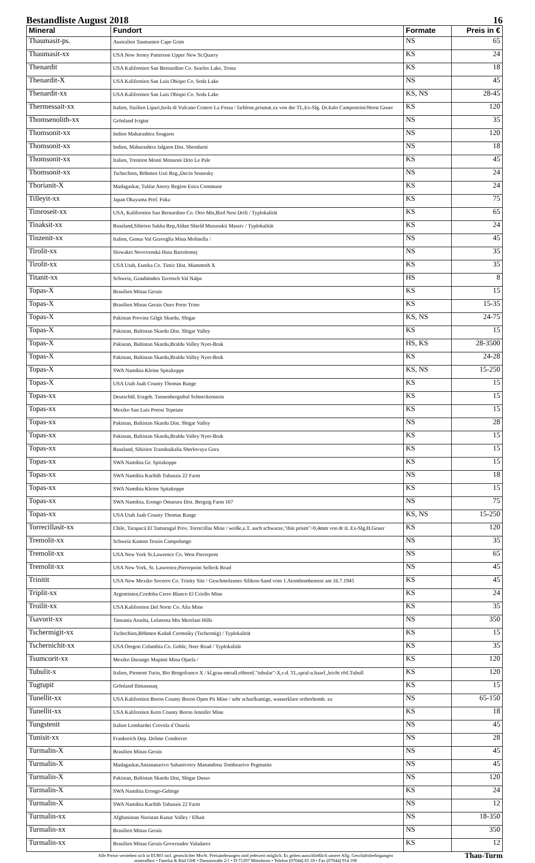Bestandliste August 2018 16
| Mineral | Fundort | Formate | Preis in € |
| --- | --- | --- | --- |
| Thaumasit-ps. | Australien Tasmanien Cape Grim | NS | 65 |
| Thaumasit-xx | USA New Jersey Patterson Upper New St.Quarry | KS | 24 |
| Thenardit | USA Kalifornien San Bernardino Co. Searles Lake, Trona | KS | 18 |
| Thenardit-X | USA Kalifornien San Luis Obispo Co. Soda Lake | NS | 45 |
| Thenardit-xx | USA Kalifornien San Luis Obispo Co. Soda Lake | KS, NS | 28-45 |
| Thermessait-xx | Italien, Sizilien Lipari,Isola di Vulcano Cratere La Fossa / farblose,prismat.xx von der TL,Ex-Slg. Dr.Italo Campostrini/Horst Geuer | KS | 120 |
| Thomsenolith-xx | Grönland Ivigtut | NS | 35 |
| Thomsonit-xx | Indien Maharashtra Soagaon | NS | 120 |
| Thomsonit-xx | Indien, Maharashtra Jalgaon Dist. Shendurni | NS | 18 |
| Thomsonit-xx | Italien, Trention Monti Monzoni Drio Le Pale | KS | 45 |
| Thomsonit-xx | Tschechien, Böhmen Usti Reg.,Decin Soutesky | NS | 24 |
| Thorianit-X | Madagaskar, Tuléar Anosy Region Esira Commune | KS | 24 |
| Tilleyit-xx | Japan Okayama Pref. Fuka | KS | 75 |
| Timroseit-xx | USA, Kalifornien San Bernardino Co. Otto Mts,Bird Nest Drift / Typlokalität | KS | 65 |
| Tinaksit-xx | Russland,Sibirien Sakha Rep,Aldan Shield Murunskii Massiv / Typlokalität | KS | 24 |
| Tinzenit-xx | Italien, Genua Val Graveglia Mina Molinella / | NS | 45 |
| Tirolit-xx | Slowakei Novovenská Huta Bartolomej | NS | 35 |
| Tirolit-xx | USA Utah, Eureka Co. Tintic Dist. Mammoth X | KS | 35 |
| Titanit-xx | Schweiz, Graubünden Tavetsch Val Nalps | HS | 8 |
| Topas-X | Brasilien Minas Gerais | KS | 15 |
| Topas-X | Brasilien Minas Gerais Ouro Preto Trino | KS | 15-35 |
| Topas-X | Pakistan Provinz Gilgit Skardu, Shigar | KS, NS | 24-75 |
| Topas-X | Pakistan, Baltistan Skardu Dist. Shigar Valley | KS | 15 |
| Topas-X | Pakistan, Baltistan Skardu,Braldu Valley Nyet-Bruk | HS, KS | 28-3500 |
| Topas-X | Pakistan, Baltistan Skardu,Braldu Valley Nyet-Bruk | KS | 24-28 |
| Topas-X | SWA Namibia Kleine Spitzkoppe | KS, NS | 15-250 |
| Topas-X | USA Utah Juab County Thomas Range | KS | 15 |
| Topas-xx | Deutschld. Erzgeb. Tannenbergsthal Schneckenstein | KS | 15 |
| Topas-xx | Mexiko San Luis Potosi Tepetate | KS | 15 |
| Topas-xx | Pakistan, Baltistan Skardu Dist. Shigar Valley | NS | 28 |
| Topas-xx | Pakistan, Baltistan Skardu,Braldu Valley Nyet-Bruk | KS | 15 |
| Topas-xx | Russland, Sibirien Transbaikalia Sherlovaya Gora | KS | 15 |
| Topas-xx | SWA Namibia Gr. Spitzkoppe | KS | 15 |
| Topas-xx | SWA Namibia Karibib Tubussis 22 Farm | NS | 18 |
| Topas-xx | SWA Namibia Kleine Spitzkoppe | KS | 15 |
| Topas-xx | SWA Namibia, Erongo Omaruru Dist. Bergsig Farm 167 | NS | 75 |
| Topas-xx | USA Utah Juab County Thomas Range | KS, NS | 15-250 |
| Torrecillasit-xx | Chile, Tarapacá El Tamarugal Prov. Torrecillas Mine / weiße,z.T. auch schwarze,"thin prism">0,4mm von dr tL Ex-Slg.H.Geuer | KS | 120 |
| Tremolit-xx | Schweiz Kanton Tessin Campolungo | NS | 35 |
| Tremolit-xx | USA New York St.Lawrence Co. West Pierrepont | NS | 65 |
| Tremolit-xx | USA New York, St. Lawrence,Pierrepoint Selleck Road | NS | 45 |
| Trinitit | USA New Mexiko Socorro Co. Trinity Site / Geschmolzenes Silikon-Sand vom 1.Atombombentest am 16.7.1945 | KS | 45 |
| Triplit-xx | Argentinien,Cordoba Cerro Blanco El Criollo Mine | KS | 24 |
| Troilit-xx | USA Kalifornien Del Norte Co. Alta Mine | KS | 35 |
| Tsavorit-xx | Tansania Arusha, Lelatema Mts Merelani Hills | NS | 350 |
| Tschermigit-xx | Tschechien,Böhmen Kadañ Cermniky (Tschermig) / Typlokalität | KS | 15 |
| Tschernichit-xx | USA Oregon Columbia Co. Goble, Neer Road / Typlokalität | KS | 35 |
| Tsumcorit-xx | Mexiko Durango Mapimi Mina Ojuela / | KS | 120 |
| Tubulit-x | Italien, Piemont Turin, Bio Borgofranco X / kl.grau-metall.röhrenf."tubular"-X,v.d. TL,spral-u.haarf.,leicht rötl.Tubull | KS | 120 |
| Tugtupit | Grönland Ilimaussaq | KS | 15 |
| Tunellit-xx | USA Kalifornien Boron County Boron Open Pit Mine / sehr scharfkantige, wasserklare orthorhomb. xx | NS | 65-150 |
| Tunellit-xx | USA Kalifornien Kern County Boron Jennifer Mine | KS | 18 |
| Tungstenit | Italien Lombardei Crevola d´Ossola | NS | 45 |
| Tunisit-xx | Frankreich Dep. Drôme Condorcet | NS | 28 |
| Turmalin-X | Brasilien Minas Gerais | NS | 45 |
| Turmalin-X | Madagaskar,Antananarivo Sahanivotry Manandona Tomboarivo Pegmatite | NS | 45 |
| Turmalin-X | Pakistan, Baltistan Skardu Dist, Shigar Dusso | NS | 120 |
| Turmalin-X | SWA Namibia Erongo-Gebirge | KS | 24 |
| Turmalin-X | SWA Namibia Karibib Tubussis 22 Farm | NS | 12 |
| Turmalin-xx | Afghanistan Nuristan Kunar Valley / Elbait | NS | 18-350 |
| Turmalin-xx | Brasilien Minas Gerais | NS | 350 |
| Turmalin-xx | Brasilien Minas Gerais Governador Valadares | KS | 12 |
Alle Preise verstehen sich in EURO incl. gesetzlicher MwSt. Preisänderungen sind jederzeit möglich. Es gelten ausschließlich unsere Allg. Geschäftsbedingungen
mineralbox • Fanelsa & Rüd GbR • Dammstraße 2/1 • D-71297 Mönsheim • Telefon (07044) 65 18 • Fax (07044) 914 108
Thau-Turm